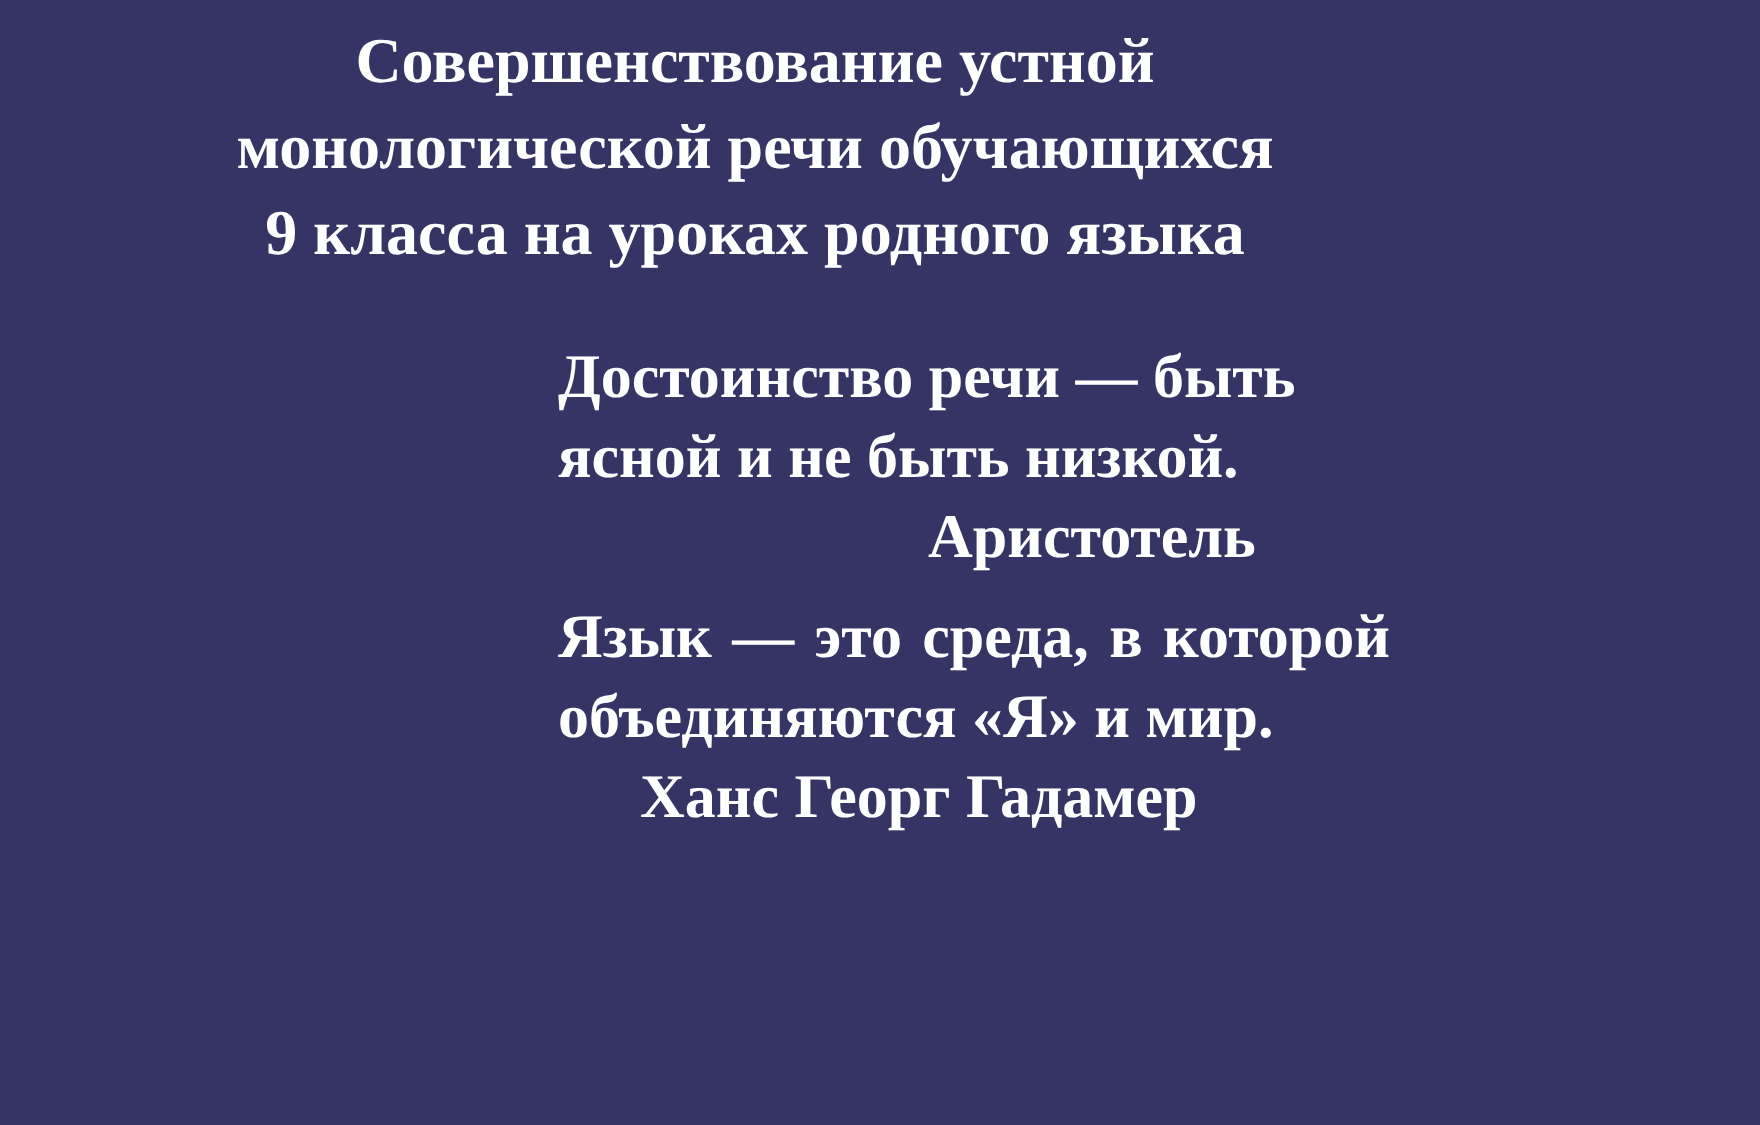Совершенствование устной
монологической речи обучающихся
9 класса на уроках родного языка
Достоинство речи — быть
ясной и не быть низкой.
Аристотель
Язык — это среда, в которой объединяются «Я» и мир.
Ханс Георг Гадамер